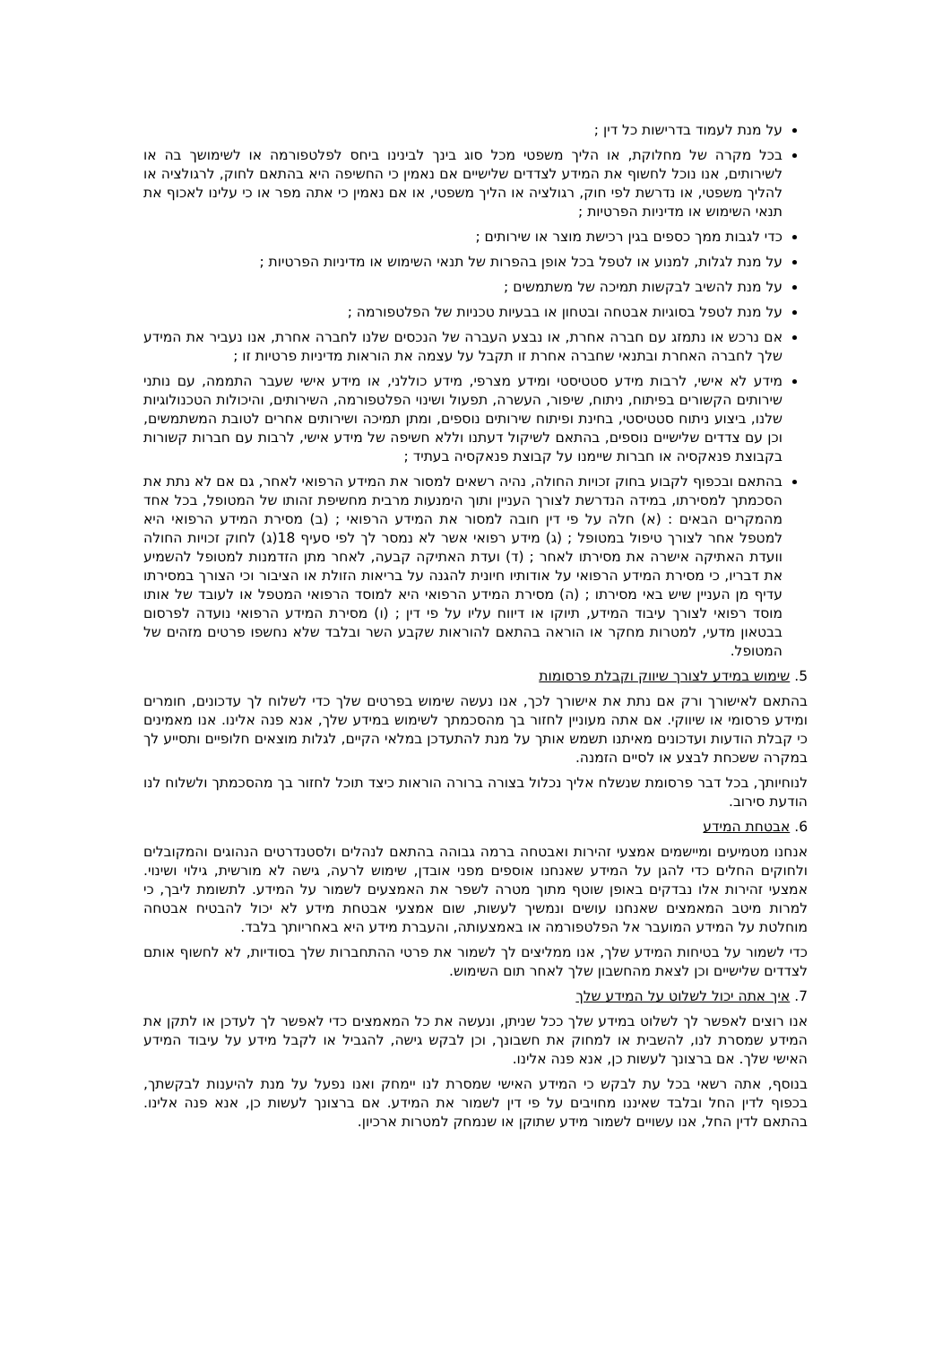על מנת לעמוד בדרישות כל דין ;
בכל מקרה של מחלוקת, או הליך משפטי מכל סוג בינך לבינינו ביחס לפלטפורמה או לשימושך בה או לשירותים, אנו נוכל לחשוף את המידע לצדדים שלישיים אם נאמין כי החשיפה היא בהתאם לחוק, לרגולציה או להליך משפטי, או נדרשת לפי חוק, רגולציה או הליך משפטי, או אם נאמין כי אתה מפר או כי עלינו לאכוף את תנאי השימוש או מדיניות הפרטיות ;
כדי לגבות ממך כספים בגין רכישת מוצר או שירותים ;
על מנת לגלות, למנוע או לטפל בכל אופן בהפרות של תנאי השימוש או מדיניות הפרטיות ;
על מנת להשיב לבקשות תמיכה של משתמשים ;
על מנת לטפל בסוגיות אבטחה ובטחון או בבעיות טכניות של הפלטפורמה ;
אם נרכש או נתמזג עם חברה אחרת, או נבצע העברה של הנכסים שלנו לחברה אחרת, אנו נעביר את המידע שלך לחברה האחרת ובתנאי שחברה אחרת זו תקבל על עצמה את הוראות מדיניות פרטיות זו ;
מידע לא אישי, לרבות מידע סטטיסטי ומידע מצרפי, מידע כוללני, או מידע אישי שעבר התממה, עם נותני שירותים הקשורים בפיתוח, ניתוח, שיפור, העשרה, תפעול ושינוי הפלטפורמה, השירותים, והיכולות הטכנולוגיות שלנו, ביצוע ניתוח סטטיסטי, בחינת ופיתוח שירותים נוספים, ומתן תמיכה ושירותים אחרים לטובת המשתמשים, וכן עם צדדים שלישיים נוספים, בהתאם לשיקול דעתנו וללא חשיפה של מידע אישי, לרבות עם חברות קשורות בקבוצת פנאקסיה או חברות שיימנו על קבוצת פנאקסיה בעתיד ;
בהתאם ובכפוף לקבוע בחוק זכויות החולה, נהיה רשאים למסור את המידע הרפואי לאחר, גם אם לא נתת את הסכמתך למסירתו, במידה הנדרשת לצורך העניין ותוך הימנעות מרבית מחשיפת זהותו של המטופל, בכל אחד מהמקרים הבאים : (א) חלה על פי דין חובה למסור את המידע הרפואי ; (ב) מסירת המידע הרפואי היא למטפל אחר לצורך טיפול במטופל ; (ג) מידע רפואי אשר לא נמסר לך לפי סעיף 18(ג) לחוק זכויות החולה וועדת האתיקה אישרה את מסירתו לאחר ; (ד) ועדת האתיקה קבעה, לאחר מתן הזדמנות למטופל להשמיע את דבריו, כי מסירת המידע הרפואי על אודותיו חיונית להגנה על בריאות הזולת או הציבור וכי הצורך במסירתו עדיף מן העניין שיש באי מסירתו ; (ה) מסירת המידע הרפואי היא למוסד הרפואי המטפל או לעובד של אותו מוסד רפואי לצורך עיבוד המידע, תיוקו או דיווח עליו על פי דין ; (ו) מסירת המידע הרפואי נועדה לפרסום בבטאון מדעי, למטרות מחקר או הוראה בהתאם להוראות שקבע השר ובלבד שלא נחשפו פרטים מזהים של המטופל.
5. שימוש במידע לצורך שיווק וקבלת פרסומות
בהתאם לאישורך ורק אם נתת את אישורך לכך, אנו נעשה שימוש בפרטים שלך כדי לשלוח לך עדכונים, חומרים ומידע פרסומי או שיווקי. אם אתה מעוניין לחזור בך מהסכמתך לשימוש במידע שלך, אנא פנה אלינו. אנו מאמינים כי קבלת הודעות ועדכונים מאיתנו תשמש אותך על מנת להתעדכן במלאי הקיים, לגלות מוצאים חלופיים ותסייע לך במקרה ששכחת לבצע או לסיים הזמנה.
לנוחיותך, בכל דבר פרסומת שנשלח אליך נכלול בצורה ברורה הוראות כיצד תוכל לחזור בך מהסכמתך ולשלוח לנו הודעת סירוב.
6. אבטחת המידע
אנחנו מטמיעים ומיישמים אמצעי זהירות ואבטחה ברמה גבוהה בהתאם לנהלים ולסטנדרטים הנהוגים והמקובלים ולחוקים החלים כדי להגן על המידע שאנחנו אוספים מפני אובדן, שימוש לרעה, גישה לא מורשית, גילוי ושינוי. אמצעי זהירות אלו נבדקים באופן שוטף מתוך מטרה לשפר את האמצעים לשמור על המידע. לתשומת ליבך, כי למרות מיטב המאמצים שאנחנו עושים ונמשיך לעשות, שום אמצעי אבטחת מידע לא יכול להבטיח אבטחה מוחלטת על המידע המועבר אל הפלטפורמה או באמצעותה, והעברת מידע היא באחריותך בלבד.
כדי לשמור על בטיחות המידע שלך, אנו ממליצים לך לשמור את פרטי ההתחברות שלך בסודיות, לא לחשוף אותם לצדדים שלישיים וכן לצאת מהחשבון שלך לאחר תום השימוש.
7. איך אתה יכול לשלוט על המידע שלך
אנו רוצים לאפשר לך לשלוט במידע שלך ככל שניתן, ונעשה את כל המאמצים כדי לאפשר לך לעדכן או לתקן את המידע שמסרת לנו, להשבית או למחוק את חשבונך, וכן לבקש גישה, להגביל או לקבל מידע על עיבוד המידע האישי שלך. אם ברצונך לעשות כן, אנא פנה אלינו.
בנוסף, אתה רשאי בכל עת לבקש כי המידע האישי שמסרת לנו יימחק ואנו נפעל על מנת להיענות לבקשתך, בכפוף לדין החל ובלבד שאיננו מחויבים על פי דין לשמור את המידע. אם ברצונך לעשות כן, אנא פנה אלינו. בהתאם לדין החל, אנו עשויים לשמור מידע שתוקן או שנמחק למטרות ארכיון.